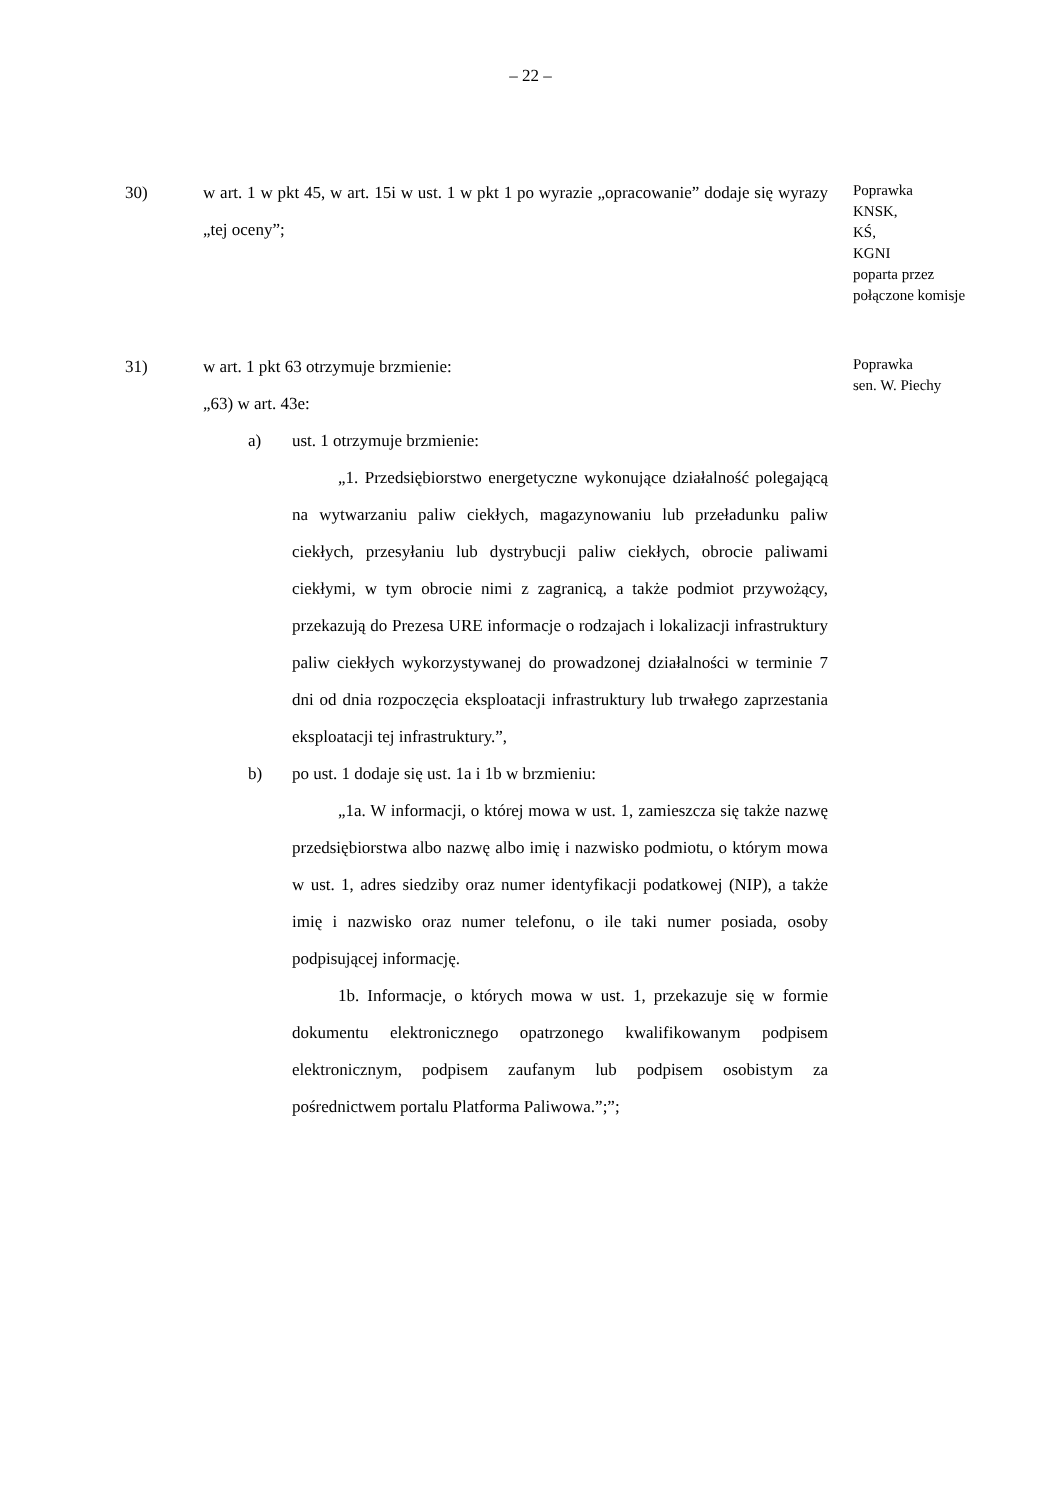– 22 –
30) w art. 1 w pkt 45, w art. 15i w ust. 1 w pkt 1 po wyrazie „opracowanie” dodaje się wyrazy „tej oceny”;
Poprawka
KNSK,
KŚ,
KGNI
poparta przez
połączone komisje
31) w art. 1 pkt 63 otrzymuje brzmienie:
„63) w art. 43e:
a) ust. 1 otrzymuje brzmienie:
„1. Przedsiębiorstwo energetyczne wykonujące działalność polegającą na wytwarzaniu paliw ciekłych, magazynowaniu lub przeładunku paliw ciekłych, przesyłaniu lub dystrybucji paliw ciekłych, obrocie paliwami ciekłymi, w tym obrocie nimi z zagranicą, a także podmiot przywożący, przekazują do Prezesa URE informacje o rodzajach i lokalizacji infrastruktury paliw ciekłych wykorzystywanej do prowadzonej działalności w terminie 7 dni od dnia rozpoczęcia eksploatacji infrastruktury lub trwałego zaprzestania eksploatacji tej infrastruktury.”,
b) po ust. 1 dodaje się ust. 1a i 1b w brzmieniu:
„1a. W informacji, o której mowa w ust. 1, zamieszcza się także nazwę przedsiębiorstwa albo nazwę albo imię i nazwisko podmiotu, o którym mowa w ust. 1, adres siedziby oraz numer identyfikacji podatkowej (NIP), a także imię i nazwisko oraz numer telefonu, o ile taki numer posiada, osoby podpisującej informację.
1b. Informacje, o których mowa w ust. 1, przekazuje się w formie dokumentu elektronicznego opatrzonego kwalifikowanym podpisem elektronicznym, podpisem zaufanym lub podpisem osobistym za pośrednictwem portalu Platforma Paliwowa.”;”;
Poprawka
sen. W. Piechy